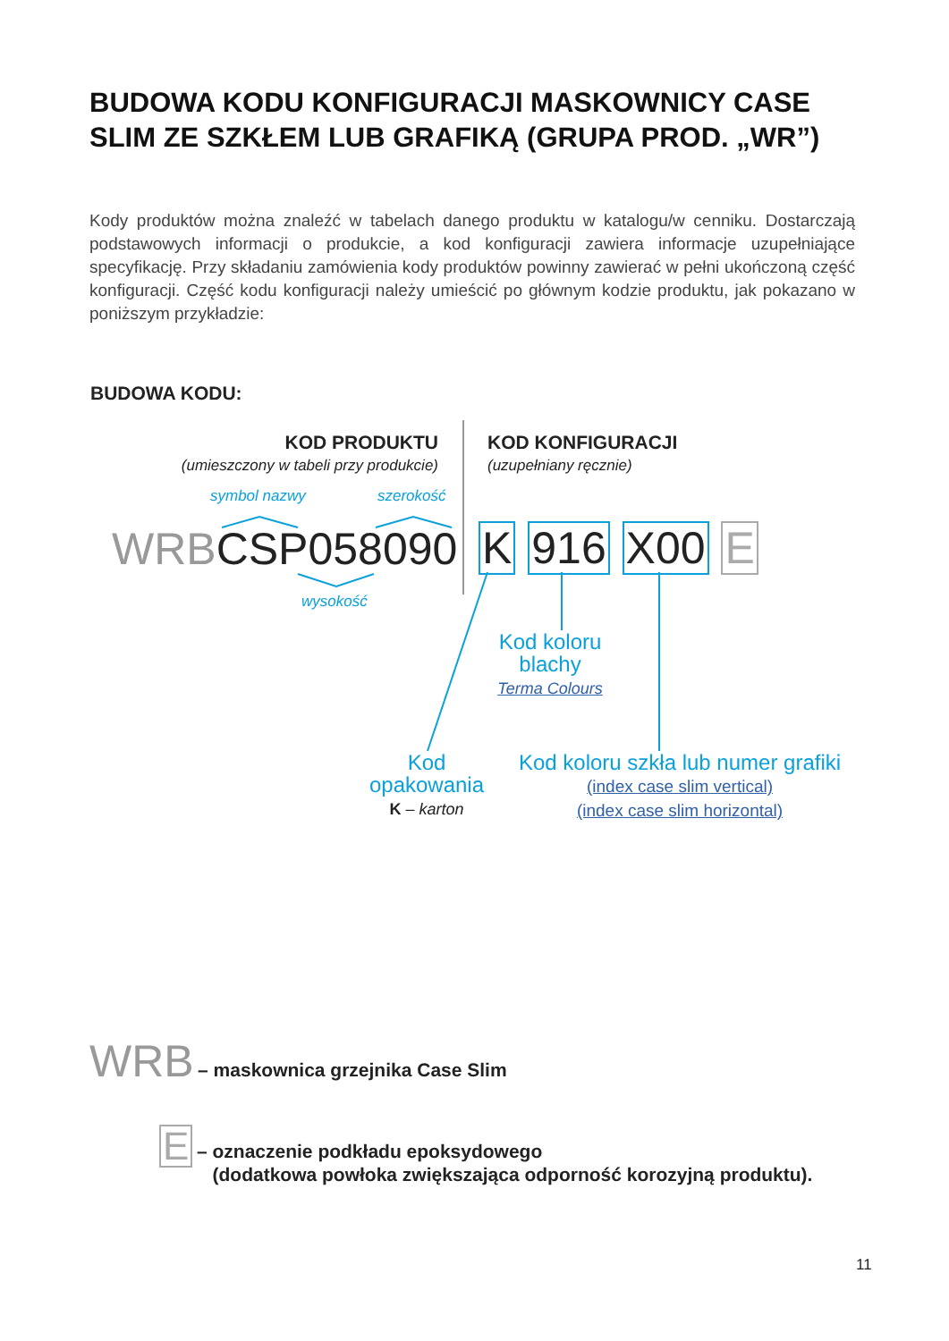BUDOWA KODU KONFIGURACJI MASKOWNICY CASE SLIM ZE SZKŁEM LUB GRAFIKĄ (GRUPA PROD. „WR”)
Kody produktów można znaleźć w tabelach danego produktu w katalogu/w cenniku. Dostarczają podstawowych informacji o produkcie, a kod konfiguracji zawiera informacje uzupełniające specyfikację. Przy składaniu zamówienia kody produktów powinny zawierać w pełni ukończoną część konfiguracji. Część kodu konfiguracji należy umieścić po głównym kodzie produktu, jak pokazano w poniższym przykładzie:
BUDOWA KODU:
KOD PRODUKTU
(umieszczony w tabeli przy produkcie)
KOD KONFIGURACJI
(uzupełniany ręcznie)
symbol nazwy szerokość
WRBCSP058090 K 916 X00 E
wysokość
Kod koloru
blachy
Terma Colours
Kod
opakowania
K – karton
Kod koloru szkła lub numer grafiki
(index case slim vertical)
(index case slim horizontal)
WRB – maskownica grzejnika Case Slim
E
– oznaczenie podkładu epoksydowego
(dodatkowa powłoka zwiększająca odporność korozyjną produktu).
11